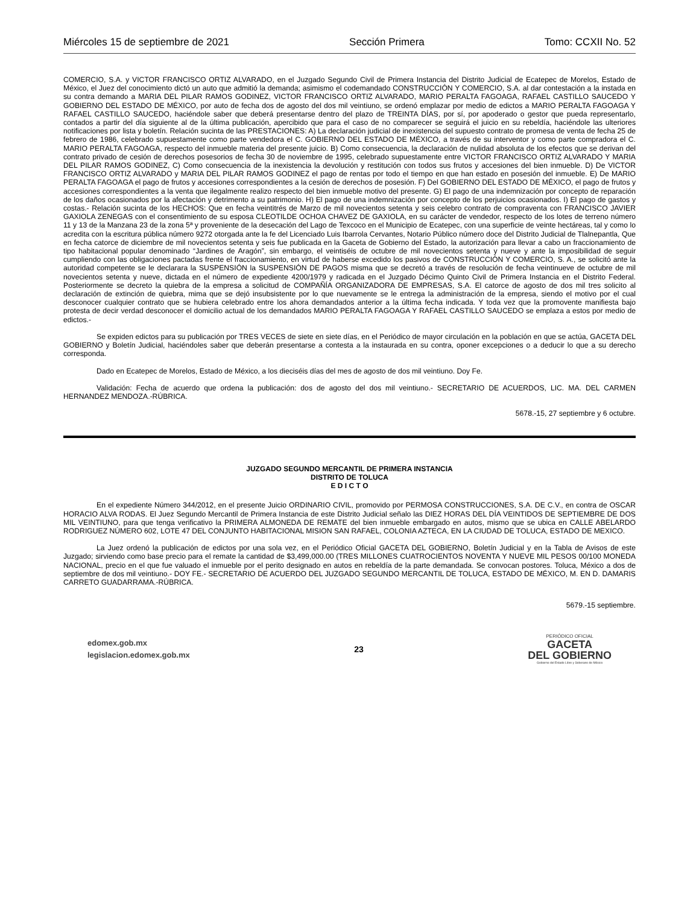Miércoles 15 de septiembre de 2021 Sección Primera Tomo: CCXII No. 52
COMERCIO, S.A. y VICTOR FRANCISCO ORTIZ ALVARADO, en el Juzgado Segundo Civil de Primera Instancia del Distrito Judicial de Ecatepec de Morelos, Estado de México, el Juez del conocimiento dictó un auto que admitió la demanda; asimismo el codemandado CONSTRUCCIÓN Y COMERCIO, S.A. al dar contestación a la instada en su contra demando a MARIA DEL PILAR RAMOS GODINEZ, VICTOR FRANCISCO ORTIZ ALVARADO, MARIO PERALTA FAGOAGA, RAFAEL CASTILLO SAUCEDO Y GOBIERNO DEL ESTADO DE MÉXICO, por auto de fecha dos de agosto del dos mil veintiuno, se ordenó emplazar por medio de edictos a MARIO PERALTA FAGOAGA Y RAFAEL CASTILLO SAUCEDO, haciéndole saber que deberá presentarse dentro del plazo de TREINTA DÍAS, por sí, por apoderado o gestor que pueda representarlo, contados a partir del día siguiente al de la última publicación, apercibido que para el caso de no comparecer se seguirá el juicio en su rebeldía, haciéndole las ulteriores notificaciones por lista y boletín. Relación sucinta de las PRESTACIONES: A) La declaración judicial de inexistencia del supuesto contrato de promesa de venta de fecha 25 de febrero de 1986, celebrado supuestamente como parte vendedora el C. GOBIERNO DEL ESTADO DE MÉXICO, a través de su interventor y como parte compradora el C. MARIO PERALTA FAGOAGA, respecto del inmueble materia del presente juicio. B) Como consecuencia, la declaración de nulidad absoluta de los efectos que se derivan del contrato privado de cesión de derechos posesorios de fecha 30 de noviembre de 1995, celebrado supuestamente entre VICTOR FRANCISCO ORTIZ ALVARADO Y MARIA DEL PILAR RAMOS GODINEZ, C) Como consecuencia de la inexistencia la devolución y restitución con todos sus frutos y accesiones del bien inmueble. D) De VICTOR FRANCISCO ORTIZ ALVARADO y MARIA DEL PILAR RAMOS GODINEZ el pago de rentas por todo el tiempo en que han estado en posesión del inmueble. E) De MARIO PERALTA FAGOAGA el pago de frutos y accesiones correspondientes a la cesión de derechos de posesión. F) Del GOBIERNO DEL ESTADO DE MÉXICO, el pago de frutos y accesiones correspondientes a la venta que ilegalmente realizo respecto del bien inmueble motivo del presente. G) El pago de una indemnización por concepto de reparación de los daños ocasionados por la afectación y detrimento a su patrimonio. H) El pago de una indemnización por concepto de los perjuicios ocasionados. I) El pago de gastos y costas.- Relación sucinta de los HECHOS: Que en fecha veintitrés de Marzo de mil novecientos setenta y seis celebro contrato de compraventa con FRANCISCO JAVIER GAXIOLA ZENEGAS con el consentimiento de su esposa CLEOTILDE OCHOA CHAVEZ DE GAXIOLA, en su carácter de vendedor, respecto de los lotes de terreno número 11 y 13 de la Manzana 23 de la zona 5ª y proveniente de la desecación del Lago de Texcoco en el Municipio de Ecatepec, con una superficie de veinte hectáreas, tal y como lo acredita con la escritura pública número 9272 otorgada ante la fe del Licenciado Luis Ibarrola Cervantes, Notario Público número doce del Distrito Judicial de Tlalnepantla, Que en fecha catorce de diciembre de mil novecientos setenta y seis fue publicada en la Gaceta de Gobierno del Estado, la autorización para llevar a cabo un fraccionamiento de tipo habitacional popular denominado “Jardines de Aragón”, sin embargo, el veintiséis de octubre de mil novecientos setenta y nueve y ante la imposibilidad de seguir cumpliendo con las obligaciones pactadas frente el fraccionamiento, en virtud de haberse excedido los pasivos de CONSTRUCCIÓN Y COMERCIO, S. A., se solicitó ante la autoridad competente se le declarara la SUSPENSIÓN la SUSPENSIÓN DE PAGOS misma que se decretó a través de resolución de fecha veintinueve de octubre de mil novecientos setenta y nueve, dictada en el número de expediente 4200/1979 y radicada en el Juzgado Décimo Quinto Civil de Primera Instancia en el Distrito Federal. Posteriormente se decreto la quiebra de la empresa a solicitud de COMPAÑÍA ORGANIZADORA DE EMPRESAS, S.A. El catorce de agosto de dos mil tres solicito al declaración de extinción de quiebra, mima que se dejó insubsistente por lo que nuevamente se le entrega la administración de la empresa, siendo el motivo por el cual desconocer cualquier contrato que se hubiera celebrado entre los ahora demandados anterior a la última fecha indicada. Y toda vez que la promovente manifiesta bajo protesta de decir verdad desconocer el domicilio actual de los demandados MARIO PERALTA FAGOAGA Y RAFAEL CASTILLO SAUCEDO se emplaza a estos por medio de edictos.-
Se expiden edictos para su publicación por TRES VECES de siete en siete días, en el Periódico de mayor circulación en la población en que se actúa, GACETA DEL GOBIERNO y Boletín Judicial, haciéndoles saber que deberán presentarse a contesta a la instaurada en su contra, oponer excepciones o a deducir lo que a su derecho corresponda.
Dado en Ecatepec de Morelos, Estado de México, a los dieciséis días del mes de agosto de dos mil veintiuno. Doy Fe.
Validación: Fecha de acuerdo que ordena la publicación: dos de agosto del dos mil veintiuno.- SECRETARIO DE ACUERDOS, LIC. MA. DEL CARMEN HERNANDEZ MENDOZA.-RÚBRICA.
5678.-15, 27 septiembre y 6 octubre.
JUZGADO SEGUNDO MERCANTIL DE PRIMERA INSTANCIA
DISTRITO DE TOLUCA
E D I C T O
En el expediente Número 344/2012, en el presente Juicio ORDINARIO CIVIL, promovido por PERMOSA CONSTRUCCIONES, S.A. DE C.V., en contra de OSCAR HORACIO ALVA RODAS. El Juez Segundo Mercantil de Primera Instancia de este Distrito Judicial señalo las DIEZ HORAS DEL DÍA VEINTIDOS DE SEPTIEMBRE DE DOS MIL VEINTIUNO, para que tenga verificativo la PRIMERA ALMONEDA DE REMATE del bien inmueble embargado en autos, mismo que se ubica en CALLE ABELARDO RODRIGUEZ NÚMERO 602, LOTE 47 DEL CONJUNTO HABITACIONAL MISION SAN RAFAEL, COLONIA AZTECA, EN LA CIUDAD DE TOLUCA, ESTADO DE MEXICO.
La Juez ordenó la publicación de edictos por una sola vez, en el Periódico Oficial GACETA DEL GOBIERNO, Boletín Judicial y en la Tabla de Avisos de este Juzgado; sirviendo como base precio para el remate la cantidad de $3,499,000.00 (TRES MILLONES CUATROCIENTOS NOVENTA Y NUEVE MIL PESOS 00/100 MONEDA NACIONAL, precio en el que fue valuado el inmueble por el perito designado en autos en rebeldía de la parte demandada. Se convocan postores. Toluca, México a dos de septiembre de dos mil veintiuno.- DOY FE.- SECRETARIO DE ACUERDO DEL JUZGADO SEGUNDO MERCANTIL DE TOLUCA, ESTADO DE MÉXICO, M. EN D. DAMARIS CARRETO GUADARRAMA.-RÚBRICA.
5679.-15 septiembre.
edomex.gob.mx
legislacion.edomex.gob.mx
23
PERIÓDICO OFICIAL
GACETA
DEL GOBIERNO
Gobierno del Estado Libre y Soberano de México